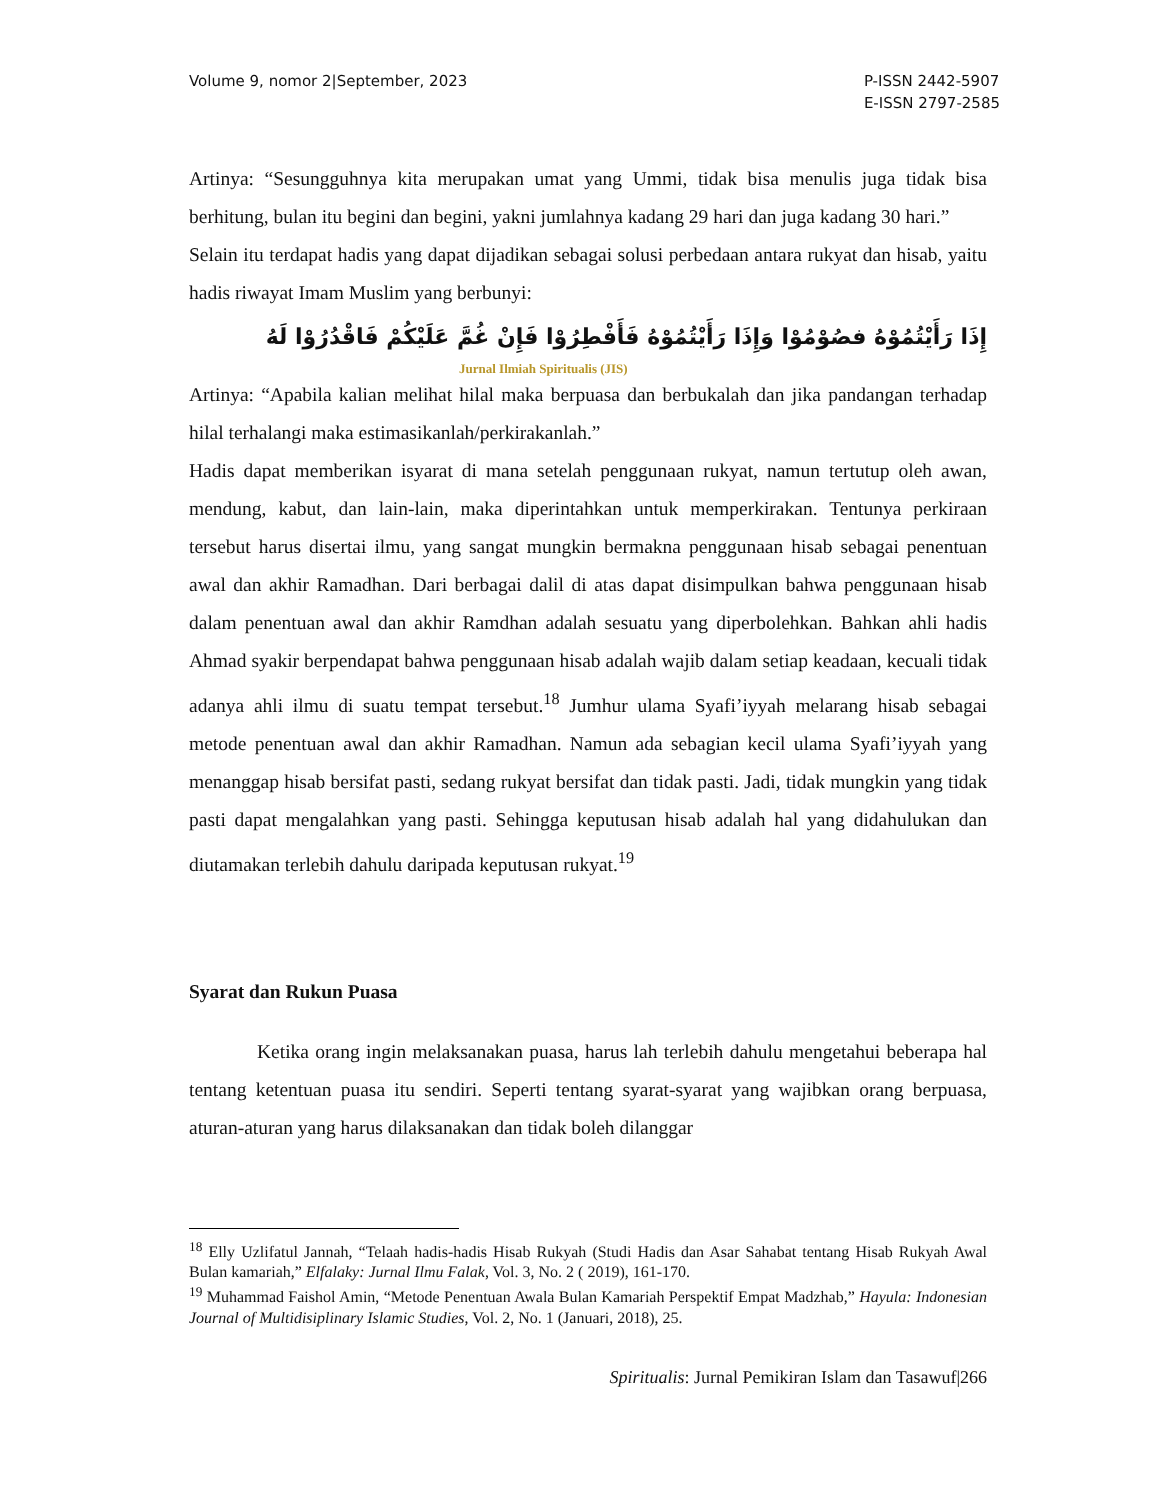Volume 9, nomor 2|September, 2023
P-ISSN 2442-5907
E-ISSN 2797-2585
Artinya: “Sesungguhnya kita merupakan umat yang Ummi, tidak bisa menulis juga tidak bisa berhitung, bulan itu begini dan begini, yakni jumlahnya kadang 29 hari dan juga kadang 30 hari.”
Selain itu terdapat hadis yang dapat dijadikan sebagai solusi perbedaan antara rukyat dan hisab, yaitu hadis riwayat Imam Muslim yang berbunyi:
إِذَا رَأَيْتُمُوْهُ فصُوْمُوْا وَإِذَا رَأَيْتُمُوْهُ فَأَفْطِرُوْا فَإِنْ غُمَّ عَلَيْكُمْ فَاقْدُرُوْا لَهُ
Jurnal Ilmiah Spiritualis (JIS)
Artinya: “Apabila kalian melihat hilal maka berpuasa dan berbukalah dan jika pandangan terhadap hilal terhalangi maka estimasikanlah/perkirakanlah.”
Hadis dapat memberikan isyarat di mana setelah penggunaan rukyat, namun tertutup oleh awan, mendung, kabut, dan lain-lain, maka diperintahkan untuk memperkirakan. Tentunya perkiraan tersebut harus disertai ilmu, yang sangat mungkin bermakna penggunaan hisab sebagai penentuan awal dan akhir Ramadhan. Dari berbagai dalil di atas dapat disimpulkan bahwa penggunaan hisab dalam penentuan awal dan akhir Ramdhan adalah sesuatu yang diperbolehkan. Bahkan ahli hadis Ahmad syakir berpendapat bahwa penggunaan hisab adalah wajib dalam setiap keadaan, kecuali tidak adanya ahli ilmu di suatu tempat tersebut.<sup>18</sup> Jumhur ulama Syafi’iyyah melarang hisab sebagai metode penentuan awal dan akhir Ramadhan. Namun ada sebagian kecil ulama Syafi’iyyah yang menanggap hisab bersifat pasti, sedang rukyat bersifat dan tidak pasti. Jadi, tidak mungkin yang tidak pasti dapat mengalahkan yang pasti. Sehingga keputusan hisab adalah hal yang didahulukan dan diutamakan terlebih dahulu daripada keputusan rukyat.<sup>19</sup>
Syarat dan Rukun Puasa
Ketika orang ingin melaksanakan puasa, harus lah terlebih dahulu mengetahui beberapa hal tentang ketentuan puasa itu sendiri. Seperti tentang syarat-syarat yang wajibkan orang berpuasa, aturan-aturan yang harus dilaksanakan dan tidak boleh dilanggar
<sup>18</sup> Elly Uzlifatul Jannah, “Telaah hadis-hadis Hisab Rukyah (Studi Hadis dan Asar Sahabat tentang Hisab Rukyah Awal Bulan kamariah,” Elfalaky: Jurnal Ilmu Falak, Vol. 3, No. 2 ( 2019), 161-170.
<sup>19</sup> Muhammad Faishol Amin, “Metode Penentuan Awala Bulan Kamariah Perspektif Empat Madzhab,” Hayula: Indonesian Journal of Multidisiplinary Islamic Studies, Vol. 2, No. 1 (Januari, 2018), 25.
Spiritualis: Jurnal Pemikiran Islam dan Tasawuf|266